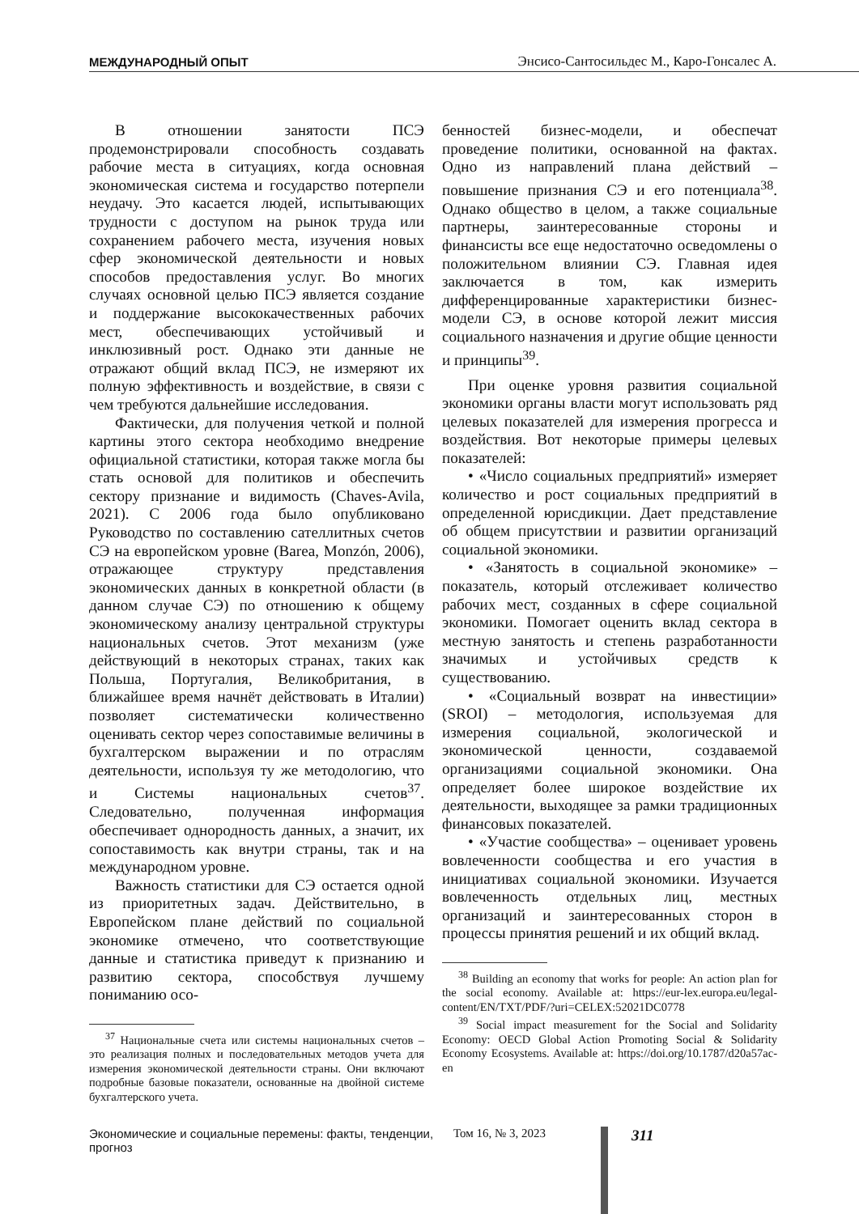МЕЖДУНАРОДНЫЙ ОПЫТ Энсисо-Сантосильдес М., Каро-Гонсалес А.
В отношении занятости ПСЭ продемонстрировали способность создавать рабочие места в ситуациях, когда основная экономическая система и государство потерпели неудачу. Это касается людей, испытывающих трудности с доступом на рынок труда или сохранением рабочего места, изучения новых сфер экономической деятельности и новых способов предоставления услуг. Во многих случаях основной целью ПСЭ является создание и поддержание высококачественных рабочих мест, обеспечивающих устойчивый и инклюзивный рост. Однако эти данные не отражают общий вклад ПСЭ, не измеряют их полную эффективность и воздействие, в связи с чем требуются дальнейшие исследования.
Фактически, для получения четкой и полной картины этого сектора необходимо внедрение официальной статистики, которая также могла бы стать основой для политиков и обеспечить сектору признание и видимость (Chaves-Avila, 2021). С 2006 года было опубликовано Руководство по составлению сателлитных счетов СЭ на европейском уровне (Barea, Monzón, 2006), отражающее структуру представления экономических данных в конкретной области (в данном случае СЭ) по отношению к общему экономическому анализу центральной структуры национальных счетов. Этот механизм (уже действующий в некоторых странах, таких как Польша, Португалия, Великобритания, в ближайшее время начнёт действовать в Италии) позволяет систематически количественно оценивать сектор через сопоставимые величины в бухгалтерском выражении и по отраслям деятельности, используя ту же методологию, что и Системы национальных счетов<sup>37</sup>. Следовательно, полученная информация обеспечивает однородность данных, а значит, их сопоставимость как внутри страны, так и на международном уровне.
Важность статистики для СЭ остается одной из приоритетных задач. Действительно, в Европейском плане действий по социальной экономике отмечено, что соответствующие данные и статистика приведут к признанию и развитию сектора, способствуя лучшему пониманию осо-
<sup>37</sup> Национальные счета или системы национальных счетов – это реализация полных и последовательных методов учета для измерения экономической деятельности страны. Они включают подробные базовые показатели, основанные на двойной системе бухгалтерского учета.
бенностей бизнес-модели, и обеспечат проведение политики, основанной на фактах. Одно из направлений плана действий – повышение признания СЭ и его потенциала<sup>38</sup>. Однако общество в целом, а также социальные партнеры, заинтересованные стороны и финансисты все еще недостаточно осведомлены о положительном влиянии СЭ. Главная идея заключается в том, как измерить дифференцированные характеристики бизнес-модели СЭ, в основе которой лежит миссия социального назначения и другие общие ценности и принципы<sup>39</sup>.
При оценке уровня развития социальной экономики органы власти могут использовать ряд целевых показателей для измерения прогресса и воздействия. Вот некоторые примеры целевых показателей:
• «Число социальных предприятий» измеряет количество и рост социальных предприятий в определенной юрисдикции. Дает представление об общем присутствии и развитии организаций социальной экономики.
• «Занятость в социальной экономике» – показатель, который отслеживает количество рабочих мест, созданных в сфере социальной экономики. Помогает оценить вклад сектора в местную занятость и степень разработанности значимых и устойчивых средств к существованию.
• «Социальный возврат на инвестиции» (SROI) – методология, используемая для измерения социальной, экологической и экономической ценности, создаваемой организациями социальной экономики. Она определяет более широкое воздействие их деятельности, выходящее за рамки традиционных финансовых показателей.
• «Участие сообщества» – оценивает уровень вовлеченности сообщества и его участия в инициативах социальной экономики. Изучается вовлеченность отдельных лиц, местных организаций и заинтересованных сторон в процессы принятия решений и их общий вклад.
<sup>38</sup> Building an economy that works for people: An action plan for the social economy. Available at: https://eur-lex.europa.eu/legal-content/EN/TXT/PDF/?uri=CELEX:52021DC0778
<sup>39</sup> Social impact measurement for the Social and Solidarity Economy: OECD Global Action Promoting Social & Solidarity Economy Ecosystems. Available at: https://doi.org/10.1787/d20a57ac-en
Экономические и социальные перемены: факты, тенденции, прогноз Том 16, № 3, 2023 311